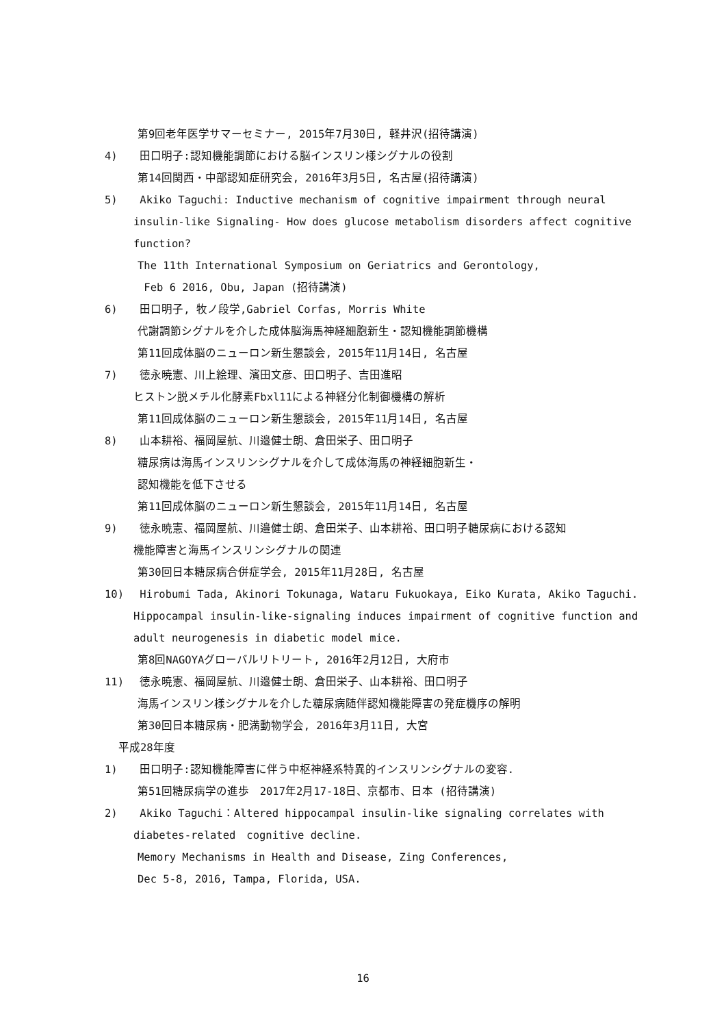第9回老年医学サマーセミナー, 2015年7月30日, 軽井沢(招待講演)
4) 田口明子:認知機能調節における脳インスリン様シグナルの役割
第14回関西・中部認知症研究会, 2016年3月5日, 名古屋(招待講演)
5) Akiko Taguchi: Inductive mechanism of cognitive impairment through neural
insulin-like Signaling- How does glucose metabolism disorders affect cognitive
function?
The 11th International Symposium on Geriatrics and Gerontology,
Feb 6 2016, Obu, Japan (招待講演)
6) 田口明子, 牧ノ段学,Gabriel Corfas, Morris White
代謝調節シグナルを介した成体脳海馬神経細胞新生・認知機能調節機構
第11回成体脳のニューロン新生懇談会, 2015年11月14日, 名古屋
7) 徳永暁憲、川上絵理、濱田文彦、田口明子、吉田進昭
ヒストン脱メチル化酵素Fbxl11による神経分化制御機構の解析
第11回成体脳のニューロン新生懇談会, 2015年11月14日, 名古屋
8) 山本耕裕、福岡屋航、川邉健士朗、倉田栄子、田口明子
糖尿病は海馬インスリンシグナルを介して成体海馬の神経細胞新生・
認知機能を低下させる
第11回成体脳のニューロン新生懇談会, 2015年11月14日, 名古屋
9) 徳永暁憲、福岡屋航、川邉健士朗、倉田栄子、山本耕裕、田口明子糖尿病における認知
機能障害と海馬インスリンシグナルの関連
第30回日本糖尿病合併症学会, 2015年11月28日, 名古屋
10) Hirobumi Tada, Akinori Tokunaga, Wataru Fukuokaya, Eiko Kurata, Akiko Taguchi.
Hippocampal insulin-like-signaling induces impairment of cognitive function and
adult neurogenesis in diabetic model mice.
第8回NAGOYAグローバルリトリート, 2016年2月12日, 大府市
11) 徳永暁憲、福岡屋航、川邉健士朗、倉田栄子、山本耕裕、田口明子
海馬インスリン様シグナルを介した糖尿病随伴認知機能障害の発症機序の解明
第30回日本糖尿病・肥満動物学会, 2016年3月11日, 大宮
平成28年度
1) 田口明子:認知機能障害に伴う中枢神経系特異的インスリンシグナルの変容.
第51回糖尿病学の進歩　2017年2月17-18日、京都市、日本 (招待講演)
2) Akiko Taguchi：Altered hippocampal insulin-like signaling correlates with
diabetes-related　cognitive decline.
Memory Mechanisms in Health and Disease, Zing Conferences,
Dec 5-8, 2016, Tampa, Florida, USA.
16